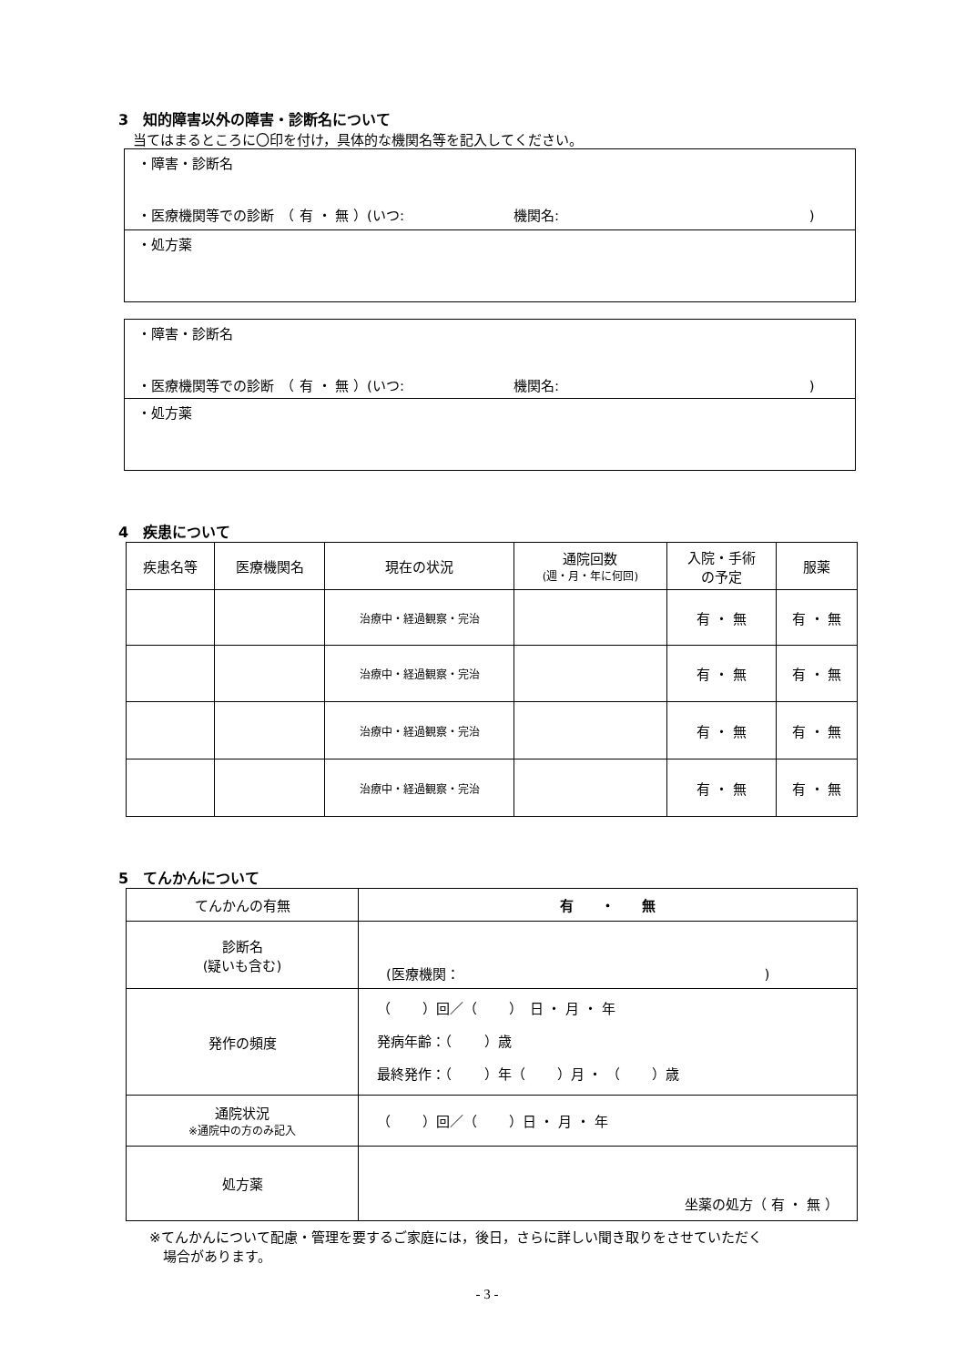3　知的障害以外の障害・診断名について
当てはまるところに〇印を付け，具体的な機関名等を記入してください。
| ・障害・診断名 ・医療機関等での診断 （ 有 ・ 無 ）(いつ: 機関名: ) |
| ・処方薬 |
| ・障害・診断名 ・医療機関等での診断 （ 有 ・ 無 ）(いつ: 機関名: ) |
| ・処方薬 |
4　疾患について
| 疾患名等 | 医療機関名 | 現在の状況 | 通院回数 (週・月・年に何回) | 入院・手術 の予定 | 服薬 |
| --- | --- | --- | --- | --- | --- |
| | | 治療中・経過観察・完治 | | 有 ・ 無 | 有 ・ 無 |
| | | 治療中・経過観察・完治 | | 有 ・ 無 | 有 ・ 無 |
| | | 治療中・経過観察・完治 | | 有 ・ 無 | 有 ・ 無 |
| | | 治療中・経過観察・完治 | | 有 ・ 無 | 有 ・ 無 |
5　てんかんについて
| てんかんの有無 | 有 ・ 無 |
| 診断名 (疑いも含む) | (医療機関： ) |
| 発作の頻度 | （ ）回／（ ） 日 ・ 月 ・ 年 発病年齢：（ ）歳 最終発作：（ ）年（ ）月 ・ （ ）歳 |
| 通院状況 ※通院中の方のみ記入 | （ ）回／（ ）日 ・ 月 ・ 年 |
| 処方薬 | 坐薬の処方（ 有 ・ 無 ） |
※てんかんについて配慮・管理を要するご家庭には，後日，さらに詳しい聞き取りをさせていただく
　場合があります。
- 3 -